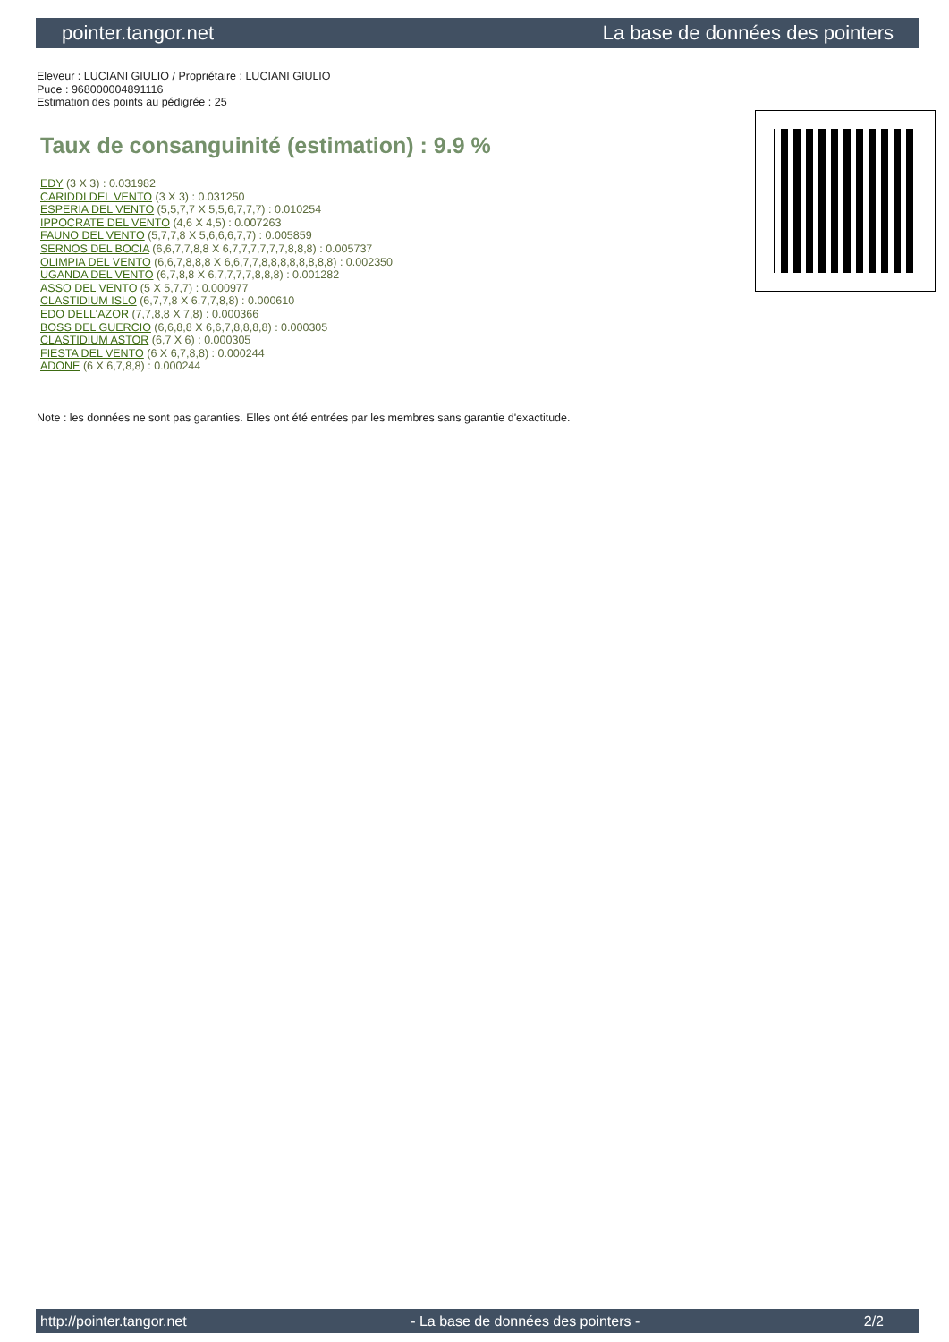pointer.tangor.net La base de données des pointers
Eleveur : LUCIANI GIULIO / Propriétaire : LUCIANI GIULIO
Puce : 968000004891116
Estimation des points au pédigrée : 25
Taux de consanguinité (estimation) : 9.9 %
EDY (3 X 3) : 0.031982
CARIDDI DEL VENTO (3 X 3) : 0.031250
ESPERIA DEL VENTO (5,5,7,7 X 5,5,6,7,7,7) : 0.010254
IPPOCRATE DEL VENTO (4,6 X 4,5) : 0.007263
FAUNO DEL VENTO (5,7,7,8 X 5,6,6,6,7,7) : 0.005859
SERNOS DEL BOCIA (6,6,7,7,8,8 X 6,7,7,7,7,7,7,8,8,8) : 0.005737
OLIMPIA DEL VENTO (6,6,7,8,8,8 X 6,6,7,7,8,8,8,8,8,8,8,8) : 0.002350
UGANDA DEL VENTO (6,7,8,8 X 6,7,7,7,7,8,8,8) : 0.001282
ASSO DEL VENTO (5 X 5,7,7) : 0.000977
CLASTIDIUM ISLO (6,7,7,8 X 6,7,7,8,8) : 0.000610
EDO DELL'AZOR (7,7,8,8 X 7,8) : 0.000366
BOSS DEL GUERCIO (6,6,8,8 X 6,6,7,8,8,8,8) : 0.000305
CLASTIDIUM ASTOR (6,7 X 6) : 0.000305
FIESTA DEL VENTO (6 X 6,7,8,8) : 0.000244
ADONE (6 X 6,7,8,8) : 0.000244
Note : les données ne sont pas garanties. Elles ont été entrées par les membres sans garantie d'exactitude.
http://pointer.tangor.net - La base de données des pointers - 2/2